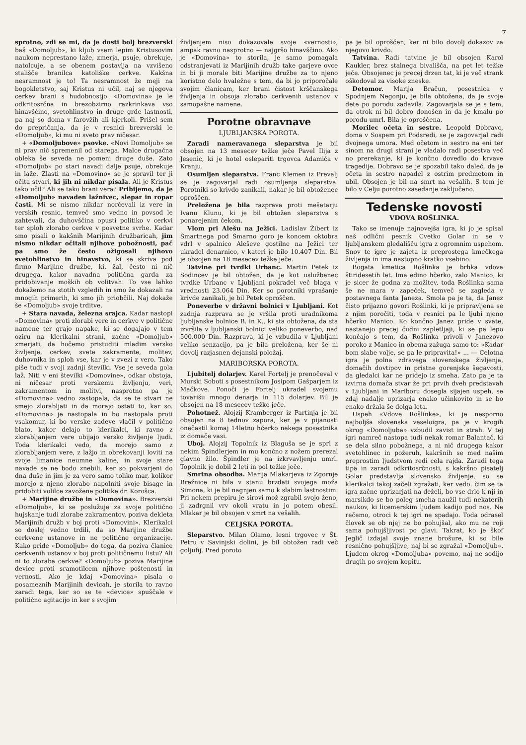7
sprotno, zdi se mi, da je dosti bolj brezverski baš «Domoljub», ki kljub vsem lepim Kristusovim naukom neprestano laže, zmerja, psuje, obrekuje, natolcuje, a se obenem postavlja na vzvišeno stališče branilca katoliške cerkve. Kakšna nesramnost je to! Ta nesramnost že meji na bogokletstvo, saj Kristus ni učil, naj se njegova cerkev brani s hudobnostjo. «Domovina» je le odkritosrčna in brezobzirno razkrinkava vso hinavščino, svetohlinstvo in druge grde lastnosti, pa naj so doma v farovžih ali kjerkoli. Prišel sem do prepričanja, da je v resnici brezverski le «Domoljub», ki mu ni sveto prav ničesar.
+ «Domoljubove» psovke. «Novi Domoljub» se ni prav nič spremenil od starega. Malce drugačna obleka še seveda ne pomeni druge duše. Zato «Domoljub» po stari navadi dalje psuje, obrekuje in laže. Zlasti na «Domovino» se je spravil ter ji očita stvari, ki jih ni nikdar pisala. Ali je Kristus tako učil? Ali se tako brani vera? Pribijemo, da je «Domoljub» navaden lažnivec, slepar in ropar časti. Mi se nismo nikdar norčevali iz vere in verskih resnic, temveč smo vedno in povsod le zahtevali, da duhovščina opusti politiko v cerkvi ter sploh zlorabo cerkve v posvetne svrhe. Kadar smo pisali o kakšnih Marijinih družbaricah, jim nismo nikdar očitali njihove pobožnosti, pač pa smo že često ožigosali njihovo svetohlinstvo in hinavstvo, ki se skriva pod firmo Marijine družbe, ki, žal, često ni nič drugega, kakor navadna politična garda za pridobivanje moških ob volitvah. To vse lahko dokažemo na stotih vzgledih in smo že dokazali na mnogih primerih, ki smo jih priobčili. Naj dokaže še «Domoljub» svoje trditve.
+ Stara navada, železna srajca. Kadar nastopi «Domovina» proti zlorabi vere in cerkve v politične namene ter grajo napake, ki se dogajajo v tem oziru na klerikalni strani, začne «Domoljub» zmerjati, da hočemo pristuditi mladim versko življenje, cerkev, svete zakramente, molitev, duhovnika in sploh vse, kar je v zvezi z vero. Tako piše tudi v svoji zadnji številki. Vse je seveda gola laž. Niti v eni številki «Domovine», odkar obstoja, ni ničesar proti verskemu življenju, veri, zakramentom in molitvi, nasprotno pa je «Domovina» vedno zastopala, da se te stvari ne smejo zlorabljati in da morajo ostati to, kar so. «Domovina» je nastopala in bo nastopala proti vsakomur, ki bo verske zadeve vlačil v politično blato, kakor delajo to klerikalci, ki ravno z zlorabljanjem vere ubijajo versko življenje ljudi. Toda klerikalci vedo, da morejo samo z zlorabljanjem vere, z lažjo in obrekovanji loviti na svoje limanice neumne kaline, in svoje stare navade se ne bodo znebili, ker so pokvarjeni do dna duše in jim je za vero samo toliko mar, kolikor morejo z njeno zlorabo napolniti svoje bisage in pridobiti volilce zavožene politike dr. Korošca.
+ Marijine družbe in «Domovina». Brezverski «Domoljub», ki se poslužuje za svoje politično hujskanje tudi zlorabe zakramentov, poziva dekleta Marijinih družb v boj proti «Domovini». Klerikalci so doslej vedno trdili, da so Marijine družbe cerkvene ustanove in ne politične organizacije. Kako pride «Domoljub» do tega, da poziva članice cerkvenih ustanov v boj proti političnemu listu? Ali ni to zloraba cerkve? «Domoljub» poziva Marijine device proti sramotilcem njihove poštenosti in vernosti. Ako je kdaj «Domovina» pisala o posameznih Marijinih devicah, je storila to ravno zaradi tega, ker so se te «device» spuščale v politično agitacijo in ker s svojim
življenjem niso dokazovale svoje «vernosti», ampak ravno nasprotno — najgršo hinavščino. Ako je «Domovina» to storila, je samo pomagala odstranjevati iz Marijinih družb take garjeve ovce in bi ji morale biti Marijine družbe za to njeno koristno delo hvaležne s tem, da bi jo priporočale svojim članicam, ker brani čistost krščanskega življenja in obsoja zlorabo cerkvenih ustanov v samopašne namene.
Porotne obravnave
LJUBLJANSKA POROTA.
Zaradi nameravanega sleparstva je bil obsojen na 13 mesecev težke ječe Pavel Ilija z Jesenic, ki je hotel oslepariti trgovca Adamiča v Kranju.
Osumljen sleparstva. Franc Klemen iz Prevalj se je zagovarjal radi osumljenja sleparstva. Porotniki so krivdo zanikali, nakar je bil obtoženec oproščen.
Preložena je bila razprava proti mešetarju Ivanu Klunu, ki je bil obtožen sleparstva s ponarejenim čekom.
Vlom pri Alešu na Ježici. Ladislav Žibert iz Šmartnega pod Šmarno goro je koncem oktobra vdrl v spalnico Aleševe gostilne na Ježici ter ukradel denarnico, v kateri je bilo 10.407 Din. Bil je obsojen na 18 mesecev težke ječe.
Tatvine pri tvrdki Urbanc. Martin Petek iz Sodincev je bil obtožen, da je kot uslužbenec tvrdke Urbanc v Ljubljani pokradel več blaga v vrednosti 23.064 Din. Ker so porotniki vprašanje krivde zanikali, je bil Petek oproščen.
Poneverbe v državni bolnici v Ljubljani. Kot zadnja razprava se je vršila proti uradnikoma ljubljanske bolnice B. in K., ki sta obtožena, da sta izvršila v ljubljanski bolnici veliko poneverbo, nad 500.000 Din. Razprava, ki je vzbudila v Ljubljani veliko senzacijo, pa je bila preložena, ker še ni dovolj razjasnen dejanski položaj.
MARIBORSKA POROTA.
Ljubitelj dolarjev. Karel Fortelj je prenočeval v Murski Soboti s posestnikom Josipom Gašparjem iz Mačkove. Ponoči je Fortelj ukradel svojemu tovarišu mnogo denarja in 115 dolarjev. Bil je obsojen na 18 mesecev težke ječe.
Pohotnež. Alojzij Kramberger iz Partinja je bil obsojen na 8 tednov zapora, ker je v pijanosti onečastil komaj 14letno hčerko nekega posestnika iz domače vasi.
Uboj. Alojzij Topolnik iz Blaguša se je sprl z nekim Špindlerjem in mu končno z nožem prerezal glavno žilo. Špindler je na izkrvavljenju umrl. Topolnik je dobil 2 leti in pol težke ječe.
Smrtna obsodba. Marija Mlakarjeva iz Zgornje Brežnice ni bila v stanu brzdati svojega moža Simona, ki je bil nagnjen samo k slabim lastnostim. Pri nekem prepiru je sirovi mož zgrabil svojo ženo, ji zadrgnil vrv okoli vratu in jo potem obesil. Mlakar je bil obsojen v smrt na vešalih.
CELJSKA POROTA.
Sleparstvo. Milan Olamo, lesni trgovec v Št. Petru v Savinjski dolini, je bil obtožen radi več goljufij. Pred poroto
pa je bil oproščen, ker ni bilo dovolj dokazov za njegovo krivdo.
Tatvina. Radi tatvine je bil obsojen Karol Kaukler, brez stalnega bivališča, na pet let težke ječe. Obsojenec je precej drzen tat, ki je več strank oškodoval za visoke zneske.
Detomor. Marija Bračun, posestnica v Spodnjem Negonju, je bila obtožena, da je svoje dete po porodu zadavila. Zagovarjala se je s tem, da otrok ni bil dobro donošen in da je kmalu po porodu umrl. Bila je oproščena.
Morilec očeta in sestre. Leopold Dobravc, doma v Sospem pri Podsredi, se je zagovarjal radi dvojnega umora. Med očetom in sestro na eni ter sinom na drugi strani je vladalo radi posestva več no prerekanje, ki je končno dovedlo do krvave tragedije. Dobravc se je spozabil tako daleč, da je očeta in sestro napadel z ostrim predmetom in ubil. Obsojen je bil na smrt na vešalih. S tem je bilo v Celju porotno zasedanje zaključeno.
Tedenske novosti
VDOVA ROŠLINKA.
Tako se imenuje najnovejša igra, ki jo je spisal naš odlični pesnik Cvetko Golar in se v ljubljanskem gledališču igra z ogromnim uspehom. Snov te igre je zajeta iz preprostega kmečkega življenja in ima nastopno kratko vsebino:
Bogata kmetica Rošlinka je brhka vdova štiridesetih let. Ima edino hčerko, zalo Manico, ki je sicer že godna za možitev, toda Rošlinka sama še ne mara v zapeček, temveč se zagleda v postavnega fanta Janeza. Smola pa je ta, da Janez čisto prijazno govori Rošlinki, ki je pripravljena se z njim poročiti, toda v resnici pa le ljubi njeno hčerko Manico. Ko končno Janez pride v svate, nastanejo precej čudni zapletljaji, ki se pa lepo končajo s tem, da Rošlinka privoli v Janezovo poroko z Manico in obema zažuga samo to: «Kadar bom slabe volje, se pa le pripravita!» ... — Celotna igra je polna zdravega slovenskega življenja, domačih dovtipov in pristne gorenjske šegavosti, da gledalci kar ne pridejo iz smeha. Zato pa je ta izvirna domača stvar že pri prvih dveh predstavah v Ljubljani in Mariboru dosegla sijajen uspeh, se zdaj nadalje uprizarja enako učinkovito in se bo enako držala še dolga leta.
Uspeh «Vdove Rošlinke», ki je nesporno najboljša slovenska veseloigra, pa je v krogih okrog «Domoljuba» vzbudil zavist in strah. V tej igri namreč nastopa tudi nekak romar Balantač, ki se dela silno pobožnega, a ni nič drugega kakor svetohlinec in požeruh, kakršnih se med našim preprostim ljudstvom redi cela rajda. Zaradi tega tipa in zaradi odkritosrčnosti, s kakršno pisatelj Golar predstavlja slovensko življenje, so se klerikalci takoj začeli zgražati, ker vedo: čim se ta igra začne uprizarjati na deželi, bo vse drlo k nji in marsikdo se bo poleg smeha naužil tudi nekaterih naukov, ki licemerskim ljudem kadijo pod nos. Ne rečemo, otroci k tej igri ne spadajo. Toda odrasel človek se ob njej ne bo pohujšal, ako mu ne roji sama pohujšljivost po glavi. Takrat, ko je škof Jeglič izdajal svoje znane brošure, ki so bile resnično pohujšljive, naj bi se zgražal «Domoljub». Ljudem okrog «Domoljuba» povemo, naj ne sodijo drugih po svojem kopitu.